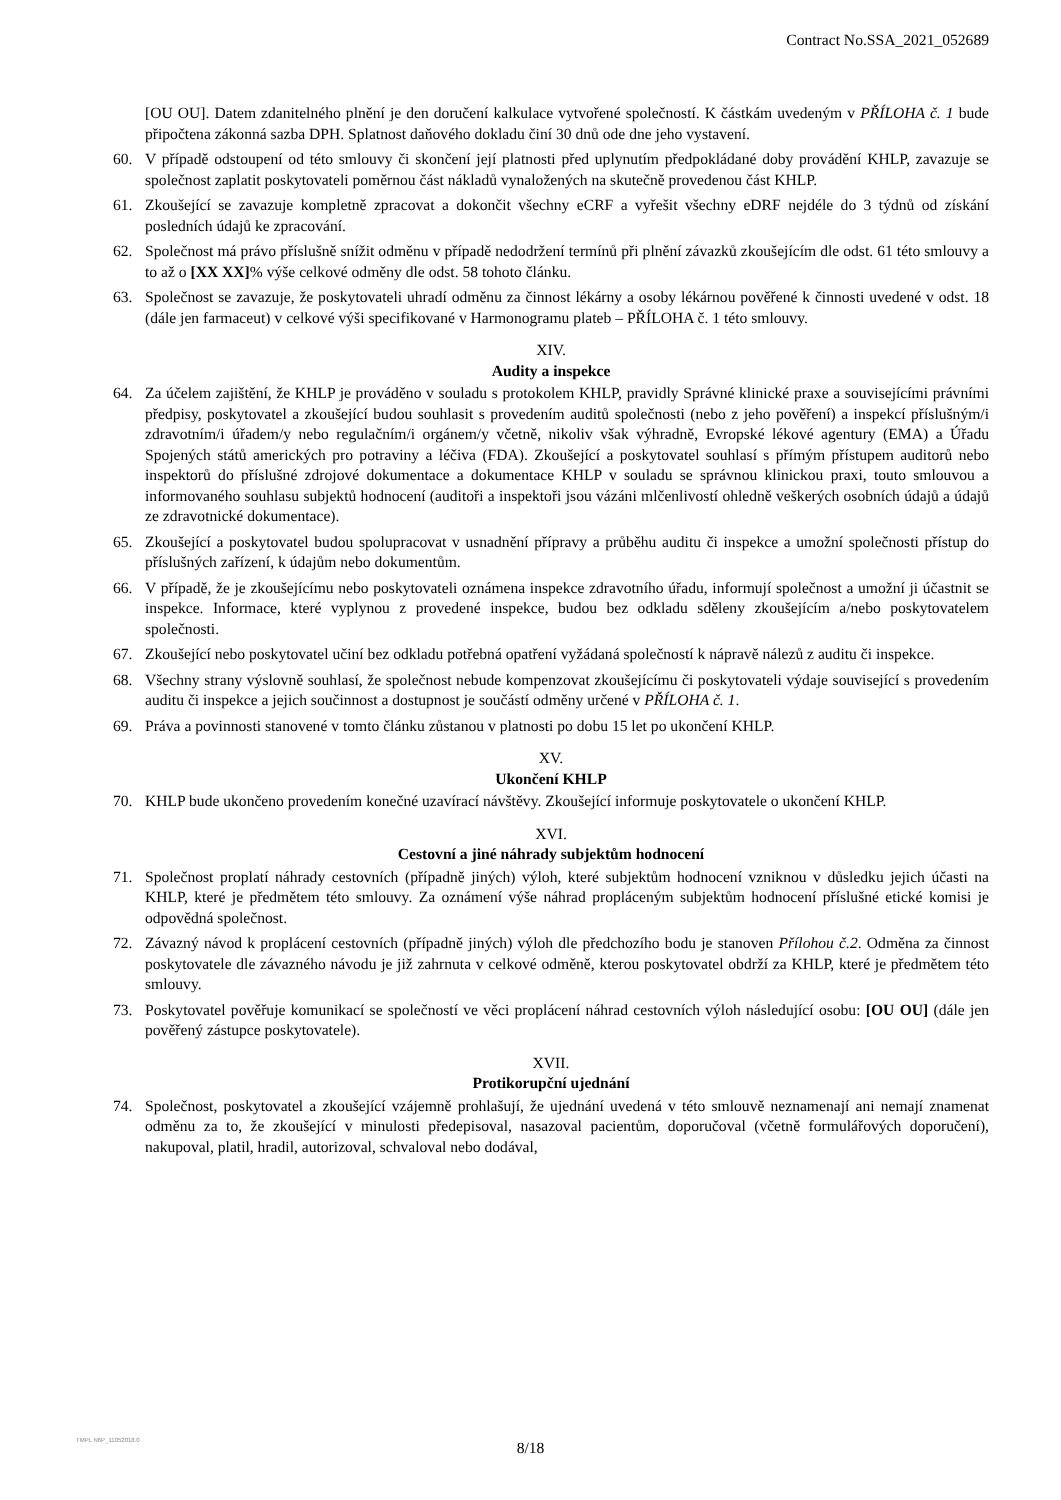Contract No.SSA_2021_052689
[OU OU]. Datem zdanitelného plnění je den doručení kalkulace vytvořené společností. K částkám uvedeným v PŘÍLOHA č. 1 bude připočtena zákonná sazba DPH. Splatnost daňového dokladu činí 30 dnů ode dne jeho vystavení.
60. V případě odstoupení od této smlouvy či skončení její platnosti před uplynutím předpokládané doby provádění KHLP, zavazuje se společnost zaplatit poskytovateli poměrnou část nákladů vynaložených na skutečně provedenou část KHLP.
61. Zkoušející se zavazuje kompletně zpracovat a dokončit všechny eCRF a vyřešit všechny eDRF nejdéle do 3 týdnů od získání posledních údajů ke zpracování.
62. Společnost má právo příslušně snížit odměnu v případě nedodržení termínů při plnění závazků zkoušejícím dle odst. 61 této smlouvy a to až o [XX XX]% výše celkové odměny dle odst. 58 tohoto článku.
63. Společnost se zavazuje, že poskytovateli uhradí odměnu za činnost lékárny a osoby lékárnou pověřené k činnosti uvedené v odst. 18 (dále jen farmaceut) v celkové výši specifikované v Harmonogramu plateb – PŘÍLOHA č. 1 této smlouvy.
XIV.
Audity a inspekce
64. Za účelem zajištění, že KHLP je prováděno v souladu s protokolem KHLP, pravidly Správné klinické praxe a souvisejícími právními předpisy, poskytovatel a zkoušející budou souhlasit s provedením auditů společnosti (nebo z jeho pověření) a inspekcí příslušným/i zdravotním/i úřadem/y nebo regulačním/i orgánem/y včetně, nikoliv však výhradně, Evropské lékové agentury (EMA) a Úřadu Spojených států amerických pro potraviny a léčiva (FDA). Zkoušející a poskytovatel souhlasí s přímým přístupem auditorů nebo inspektorů do příslušné zdrojové dokumentace a dokumentace KHLP v souladu se správnou klinickou praxi, touto smlouvou a informovaného souhlasu subjektů hodnocení (auditoři a inspektoři jsou vázáni mlčenlivostí ohledně veškerých osobních údajů a údajů ze zdravotnické dokumentace).
65. Zkoušející a poskytovatel budou spolupracovat v usnadnění přípravy a průběhu auditu či inspekce a umožní společnosti přístup do příslušných zařízení, k údajům nebo dokumentům.
66. V případě, že je zkoušejícímu nebo poskytovateli oznámena inspekce zdravotního úřadu, informují společnost a umožní ji účastnit se inspekce. Informace, které vyplynou z provedené inspekce, budou bez odkladu sděleny zkoušejícím a/nebo poskytovatelem společnosti.
67. Zkoušející nebo poskytovatel učiní bez odkladu potřebná opatření vyžádaná společností k nápravě nálezů z auditu či inspekce.
68. Všechny strany výslovně souhlasí, že společnost nebude kompenzovat zkoušejícímu či poskytovateli výdaje související s provedením auditu či inspekce a jejich součinnost a dostupnost je součástí odměny určené v PŘÍLOHA č. 1.
69. Práva a povinnosti stanovené v tomto článku zůstanou v platnosti po dobu 15 let po ukončení KHLP.
XV.
Ukončení KHLP
70. KHLP bude ukončeno provedením konečné uzavírací návštěvy. Zkoušející informuje poskytovatele o ukončení KHLP.
XVI.
Cestovní a jiné náhrady subjektům hodnocení
71. Společnost proplatí náhrady cestovních (případně jiných) výloh, které subjektům hodnocení vzniknou v důsledku jejich účasti na KHLP, které je předmětem této smlouvy. Za oznámení výše náhrad propláceným subjektům hodnocení příslušné etické komisi je odpovědná společnost.
72. Závazný návod k proplácení cestovních (případně jiných) výloh dle předchozího bodu je stanoven Přílohou č.2. Odměna za činnost poskytovatele dle závazného návodu je již zahrnuta v celkové odměně, kterou poskytovatel obdrží za KHLP, které je předmětem této smlouvy.
73. Poskytovatel pověřuje komunikací se společností ve věci proplácení náhrad cestovních výloh následující osobu: [OU OU] (dále jen pověřený zástupce poskytovatele).
XVII.
Protikorupční ujednání
74. Společnost, poskytovatel a zkoušející vzájemně prohlašují, že ujednání uvedená v této smlouvě neznamenají ani nemají znamenat odměnu za to, že zkoušející v minulosti předepisoval, nasazoval pacientům, doporučoval (včetně formulářových doporučení), nakupoval, platil, hradil, autorizoval, schvaloval nebo dodával,
TMPL N6P_11052018.0
8/18